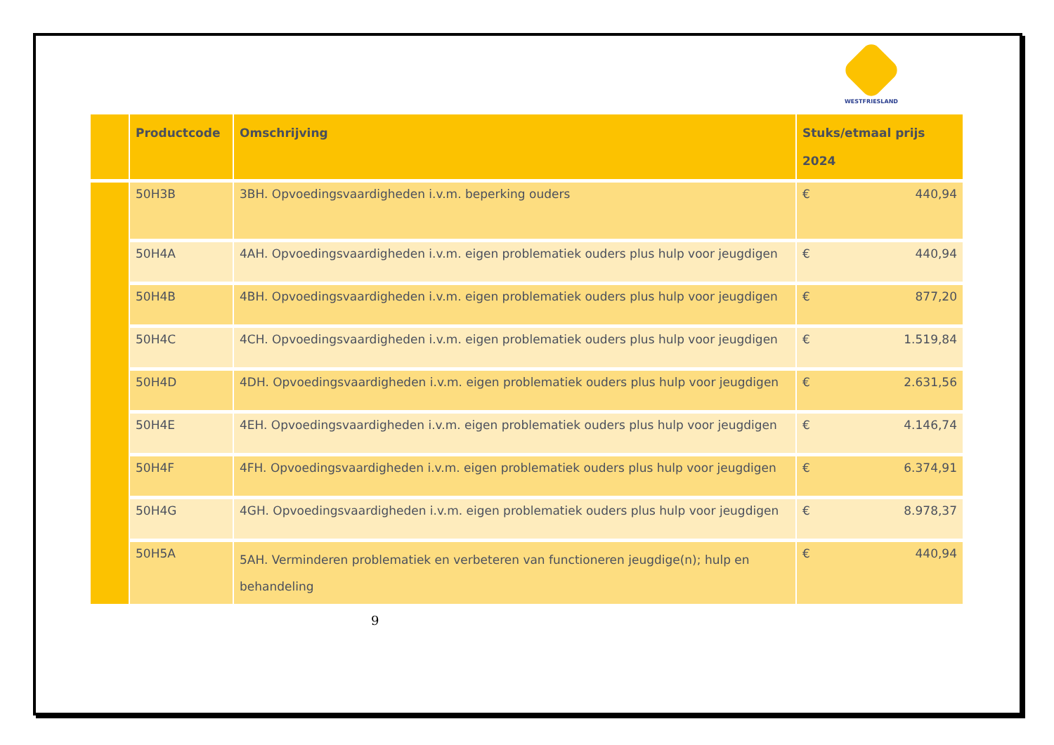WESTFRIESLAND
| | Productcode | Omschrijving | Stuks/etmaal prijs 2024 |
| --- | --- | --- | --- |
| | 50H3B | 3BH. Opvoedingsvaardigheden i.v.m. beperking ouders | € 440,94 |
| | 50H4A | 4AH. Opvoedingsvaardigheden i.v.m. eigen problematiek ouders plus hulp voor jeugdigen | € 440,94 |
| | 50H4B | 4BH. Opvoedingsvaardigheden i.v.m. eigen problematiek ouders plus hulp voor jeugdigen | € 877,20 |
| | 50H4C | 4CH. Opvoedingsvaardigheden i.v.m. eigen problematiek ouders plus hulp voor jeugdigen | € 1.519,84 |
| | 50H4D | 4DH. Opvoedingsvaardigheden i.v.m. eigen problematiek ouders plus hulp voor jeugdigen | € 2.631,56 |
| | 50H4E | 4EH. Opvoedingsvaardigheden i.v.m. eigen problematiek ouders plus hulp voor jeugdigen | € 4.146,74 |
| | 50H4F | 4FH. Opvoedingsvaardigheden i.v.m. eigen problematiek ouders plus hulp voor jeugdigen | € 6.374,91 |
| | 50H4G | 4GH. Opvoedingsvaardigheden i.v.m. eigen problematiek ouders plus hulp voor jeugdigen | € 8.978,37 |
| | 50H5A | 5AH. Verminderen problematiek en verbeteren van functioneren jeugdige(n); hulp en behandeling | € 440,94 |
9